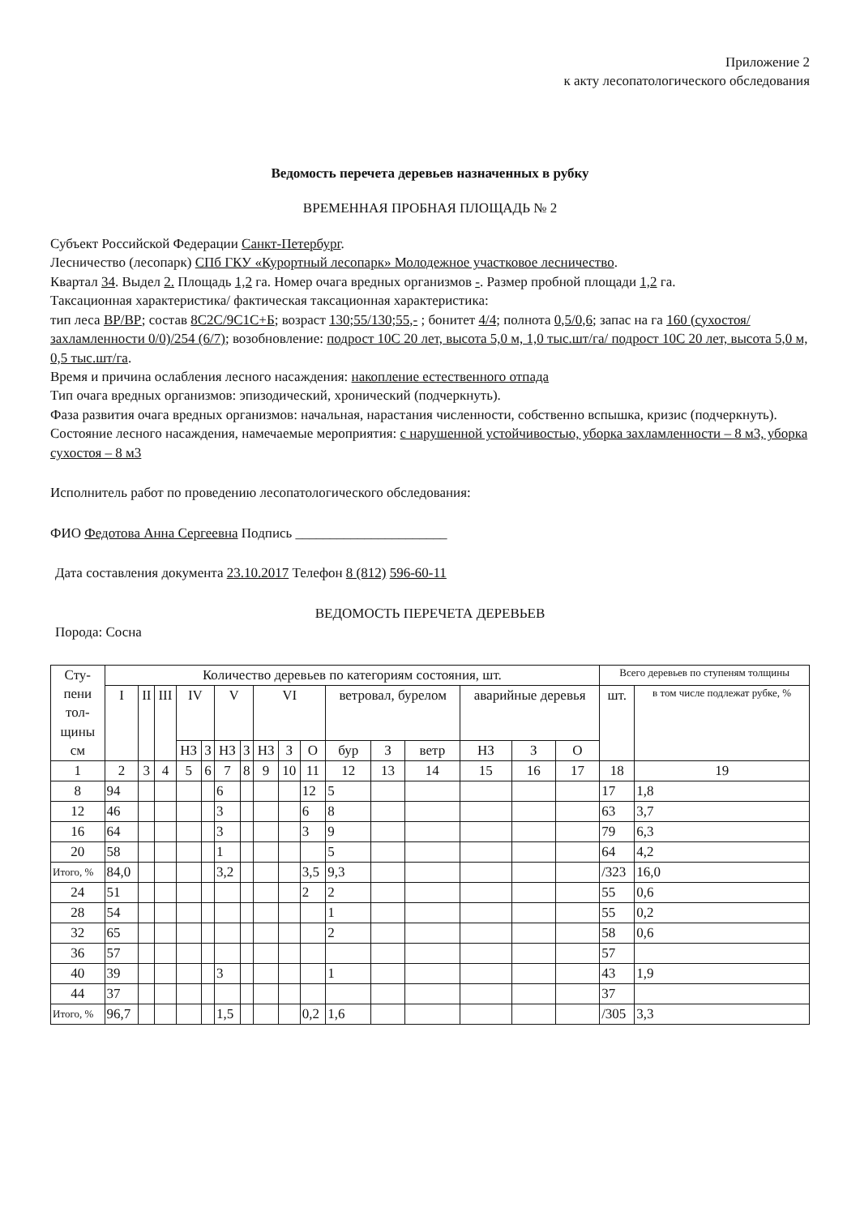Приложение 2
к акту лесопатологического обследования
Ведомость перечета деревьев назначенных в рубку
ВРЕМЕННАЯ ПРОБНАЯ ПЛОЩАДЬ № 2
Субъект Российской Федерации Санкт-Петербург.
Лесничество (лесопарк) СПб ГКУ «Курортный лесопарк» Молодежное участковое лесничество.
Квартал 34. Выдел 2. Площадь 1,2 га. Номер очага вредных организмов -. Размер пробной площади 1,2 га.
Таксационная характеристика/ фактическая таксационная характеристика:
тип леса ВР/ВР; состав 8С2С/9С1С+Б; возраст 130;55/130;55,- ; бонитет 4/4; полнота 0,5/0,6; запас на га 160 (сухостоя/захламленности 0/0)/254 (6/7); возобновление: подрост 10С 20 лет, высота 5,0 м, 1,0 тыс.шт/га/ подрост 10С 20 лет, высота 5,0 м, 0,5 тыс.шт/га.
Время и причина ослабления лесного насаждения: накопление естественного отпада
Тип очага вредных организмов: эпизодический, хронический (подчеркнуть).
Фаза развития очага вредных организмов: начальная, нарастания численности, собственно вспышка, кризис (подчеркнуть).
Состояние лесного насаждения, намечаемые мероприятия: с нарушенной устойчивостью, уборка захламленности – 8 м3, уборка сухостоя – 8 м3
Исполнитель работ по проведению лесопатологического обследования:
ФИО Федотова Анна Сергеевна Подпись ______________________
Дата составления документа 23.10.2017 Телефон 8 (812) 596-60-11
ВЕДОМОСТЬ ПЕРЕЧЕТА ДЕРЕВЬЕВ
Порода: Сосна
| Сту- пени тол- щины см | Количество деревьев по категориям состояния, шт. | | | | | | | | | | | | | | | | Всего деревьев по ступеням толщины | |
| --- | --- | --- | --- | --- | --- | --- | --- | --- | --- | --- | --- | --- | --- | --- | --- | --- | --- | --- |
| | I | II | III | IV | | V | | VI | | | ветровал, бурелом | | | аварийные деревья | | | шт. | в том числе подлежат рубке, % |
| | | | | НЗ | З | НЗ | З | НЗ | З | О | бур | З | ветр | НЗ | З | О | | |
| 1 | 2 | 3 | 4 | 5 | 6 | 7 | 8 | 9 | 10 | 11 | 12 | 13 | 14 | 15 | 16 | 17 | 18 | 19 |
| 8 | 94 | | | | | 6 | | | | 12 | 5 | | | | | | 17 | 1,8 |
| 12 | 46 | | | | | 3 | | | | 6 | 8 | | | | | | 63 | 3,7 |
| 16 | 64 | | | | | 3 | | | | 3 | 9 | | | | | | 79 | 6,3 |
| 20 | 58 | | | | | 1 | | | | | 5 | | | | | | 64 | 4,2 |
| Итого, % | 84,0 | | | | | 3,2 | | | | 3,5 | 9,3 | | | | | | /323 | 16,0 |
| 24 | 51 | | | | | | | | | 2 | 2 | | | | | | 55 | 0,6 |
| 28 | 54 | | | | | | | | | | 1 | | | | | | 55 | 0,2 |
| 32 | 65 | | | | | | | | | | 2 | | | | | | 58 | 0,6 |
| 36 | 57 | | | | | | | | | | | | | | | | 57 | |
| 40 | 39 | | | | | 3 | | | | | 1 | | | | | | 43 | 1,9 |
| 44 | 37 | | | | | | | | | | | | | | | | 37 | |
| Итого, % | 96,7 | | | | | 1,5 | | | | 0,2 | 1,6 | | | | | | /305 | 3,3 |